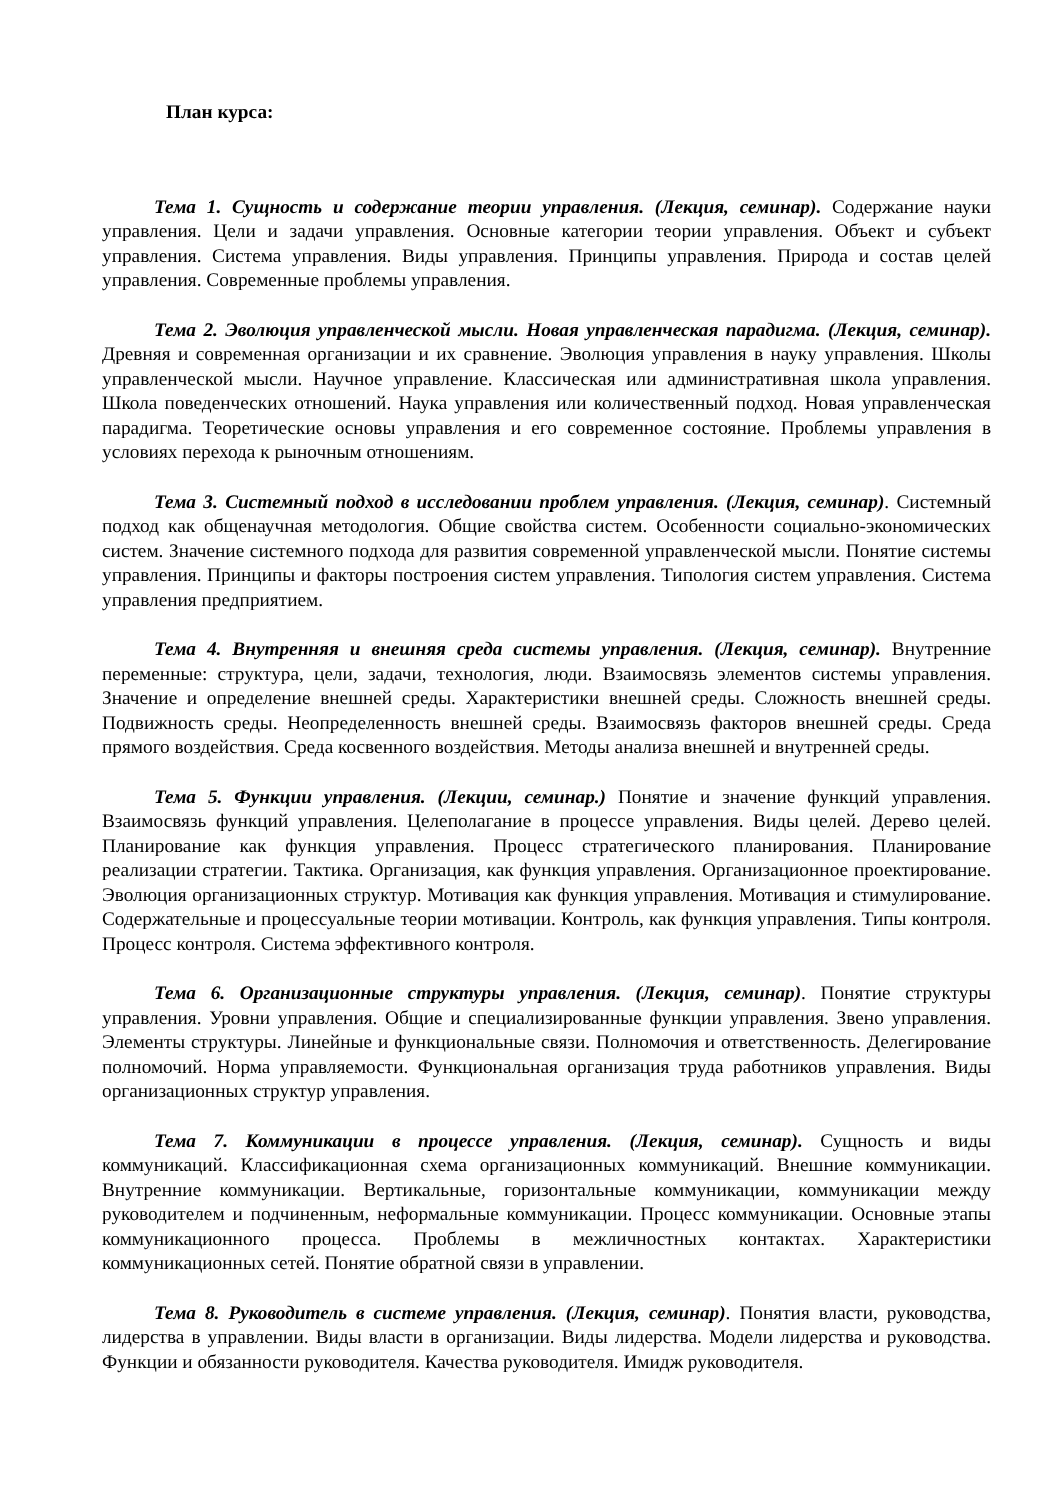План курса:
Тема 1. Сущность и содержание теории управления. (Лекция, семинар). Содержание науки управления. Цели и задачи управления. Основные категории теории управления. Объект и субъект управления. Система управления. Виды управления. Принципы управления. Природа и состав целей управления. Современные проблемы управления.
Тема 2. Эволюция управленческой мысли. Новая управленческая парадигма. (Лекция, семинар). Древняя и современная организации и их сравнение. Эволюция управления в науку управления. Школы управленческой мысли. Научное управление. Классическая или административная школа управления. Школа поведенческих отношений. Наука управления или количественный подход. Новая управленческая парадигма. Теоретические основы управления и его современное состояние. Проблемы управления в условиях перехода к рыночным отношениям.
Тема 3. Системный подход в исследовании проблем управления. (Лекция, семинар). Системный подход как общенаучная методология. Общие свойства систем. Особенности социально-экономических систем. Значение системного подхода для развития современной управленческой мысли. Понятие системы управления. Принципы и факторы построения систем управления. Типология систем управления. Система управления предприятием.
Тема 4. Внутренняя и внешняя среда системы управления. (Лекция, семинар). Внутренние переменные: структура, цели, задачи, технология, люди. Взаимосвязь элементов системы управления. Значение и определение внешней среды. Характеристики внешней среды. Сложность внешней среды. Подвижность среды. Неопределенность внешней среды. Взаимосвязь факторов внешней среды. Среда прямого воздействия. Среда косвенного воздействия. Методы анализа внешней и внутренней среды.
Тема 5. Функции управления. (Лекции, семинар.) Понятие и значение функций управления. Взаимосвязь функций управления. Целеполагание в процессе управления. Виды целей. Дерево целей. Планирование как функция управления. Процесс стратегического планирования. Планирование реализации стратегии. Тактика. Организация, как функция управления. Организационное проектирование. Эволюция организационных структур. Мотивация как функция управления. Мотивация и стимулирование. Содержательные и процессуальные теории мотивации. Контроль, как функция управления. Типы контроля. Процесс контроля. Система эффективного контроля.
Тема 6. Организационные структуры управления. (Лекция, семинар). Понятие структуры управления. Уровни управления. Общие и специализированные функции управления. Звено управления. Элементы структуры. Линейные и функциональные связи. Полномочия и ответственность. Делегирование полномочий. Норма управляемости. Функциональная организация труда работников управления. Виды организационных структур управления.
Тема 7. Коммуникации в процессе управления. (Лекция, семинар). Сущность и виды коммуникаций. Классификационная схема организационных коммуникаций. Внешние коммуникации. Внутренние коммуникации. Вертикальные, горизонтальные коммуникации, коммуникации между руководителем и подчиненным, неформальные коммуникации. Процесс коммуникации. Основные этапы коммуникационного процесса. Проблемы в межличностных контактах. Характеристики коммуникационных сетей. Понятие обратной связи в управлении.
Тема 8. Руководитель в системе управления. (Лекция, семинар). Понятия власти, руководства, лидерства в управлении. Виды власти в организации. Виды лидерства. Модели лидерства и руководства. Функции и обязанности руководителя. Качества руководителя. Имидж руководителя.